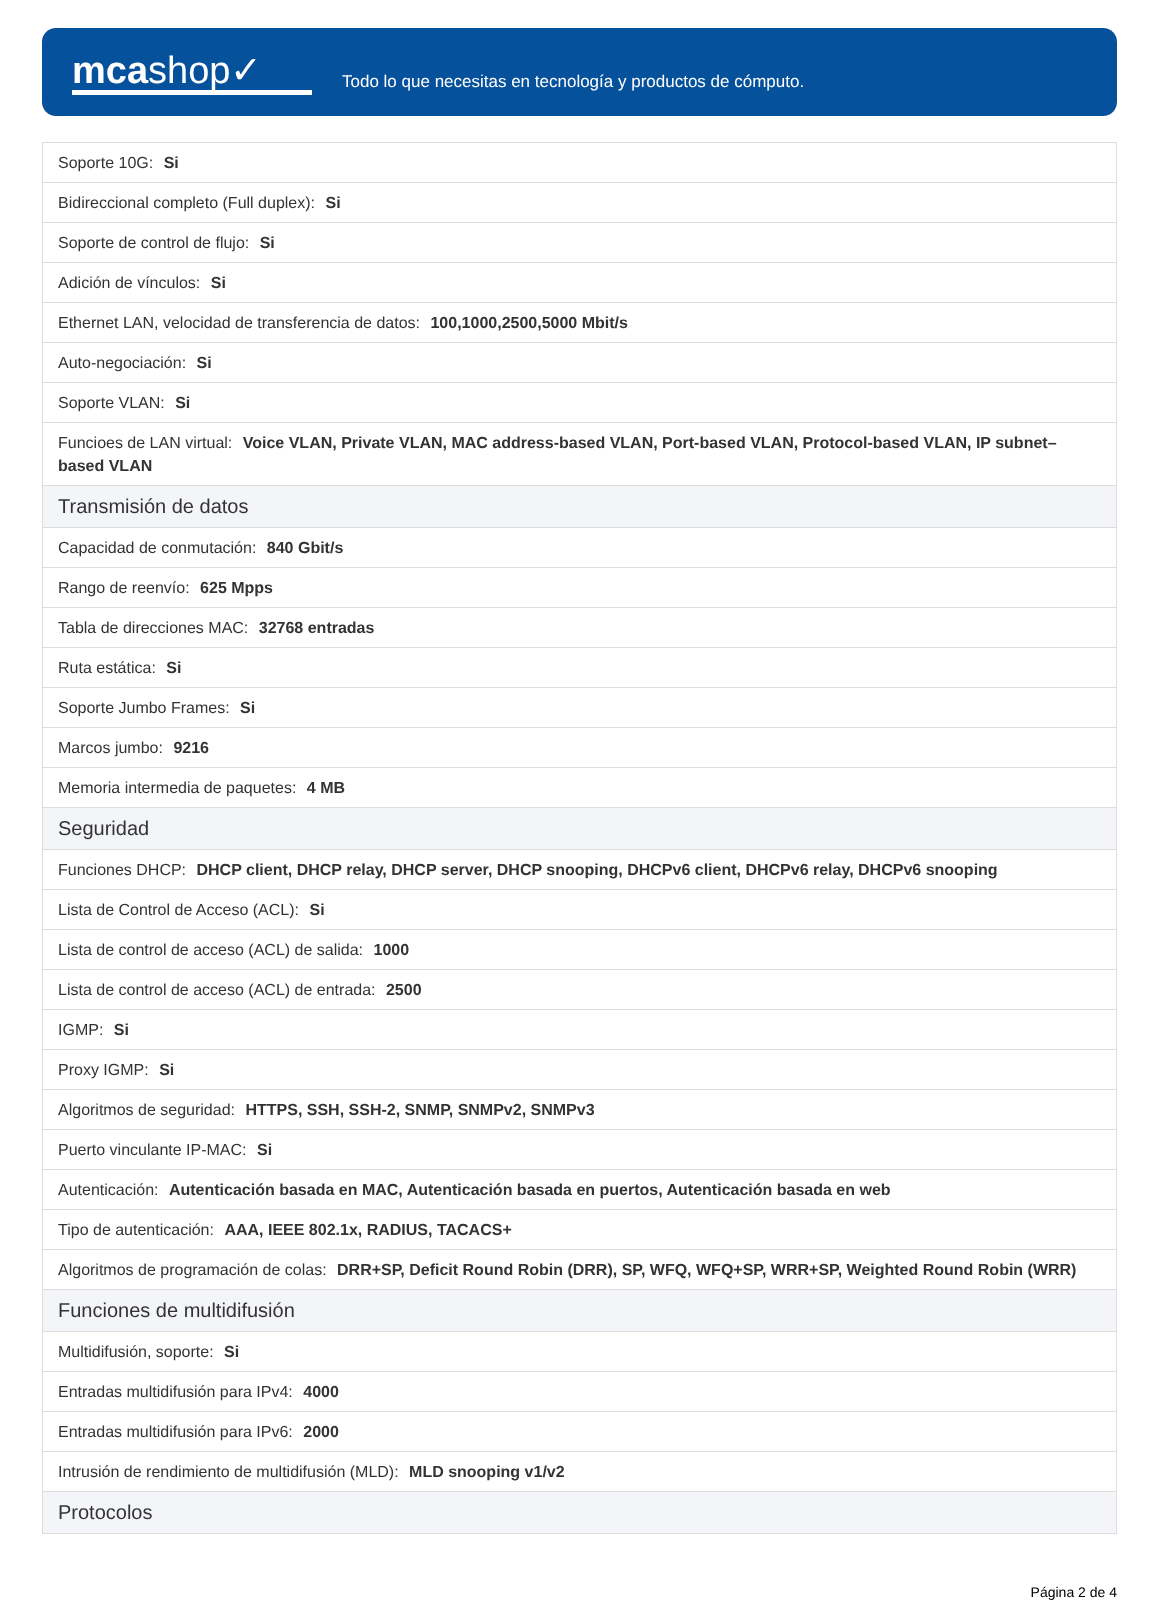mcashop✓
Todo lo que necesitas en tecnología y productos de cómputo.
| Soporte 10G: Si |
| Bidireccional completo (Full duplex): Si |
| Soporte de control de flujo: Si |
| Adición de vínculos: Si |
| Ethernet LAN, velocidad de transferencia de datos: 100,1000,2500,5000 Mbit/s |
| Auto-negociación: Si |
| Soporte VLAN: Si |
| Funcioes de LAN virtual: Voice VLAN, Private VLAN, MAC address-based VLAN, Port-based VLAN, Protocol-based VLAN, IP subnet–based VLAN |
| Transmisión de datos |
| Capacidad de conmutación: 840 Gbit/s |
| Rango de reenvío: 625 Mpps |
| Tabla de direcciones MAC: 32768 entradas |
| Ruta estática: Si |
| Soporte Jumbo Frames: Si |
| Marcos jumbo: 9216 |
| Memoria intermedia de paquetes: 4 MB |
| Seguridad |
| Funciones DHCP: DHCP client, DHCP relay, DHCP server, DHCP snooping, DHCPv6 client, DHCPv6 relay, DHCPv6 snooping |
| Lista de Control de Acceso (ACL): Si |
| Lista de control de acceso (ACL) de salida: 1000 |
| Lista de control de acceso (ACL) de entrada: 2500 |
| IGMP: Si |
| Proxy IGMP: Si |
| Algoritmos de seguridad: HTTPS, SSH, SSH-2, SNMP, SNMPv2, SNMPv3 |
| Puerto vinculante IP-MAC: Si |
| Autenticación: Autenticación basada en MAC, Autenticación basada en puertos, Autenticación basada en web |
| Tipo de autenticación: AAA, IEEE 802.1x, RADIUS, TACACS+ |
| Algoritmos de programación de colas: DRR+SP, Deficit Round Robin (DRR), SP, WFQ, WFQ+SP, WRR+SP, Weighted Round Robin (WRR) |
| Funciones de multidifusión |
| Multidifusión, soporte: Si |
| Entradas multidifusión para IPv4: 4000 |
| Entradas multidifusión para IPv6: 2000 |
| Intrusión de rendimiento de multidifusión (MLD): MLD snooping v1/v2 |
| Protocolos |
Página 2 de 4